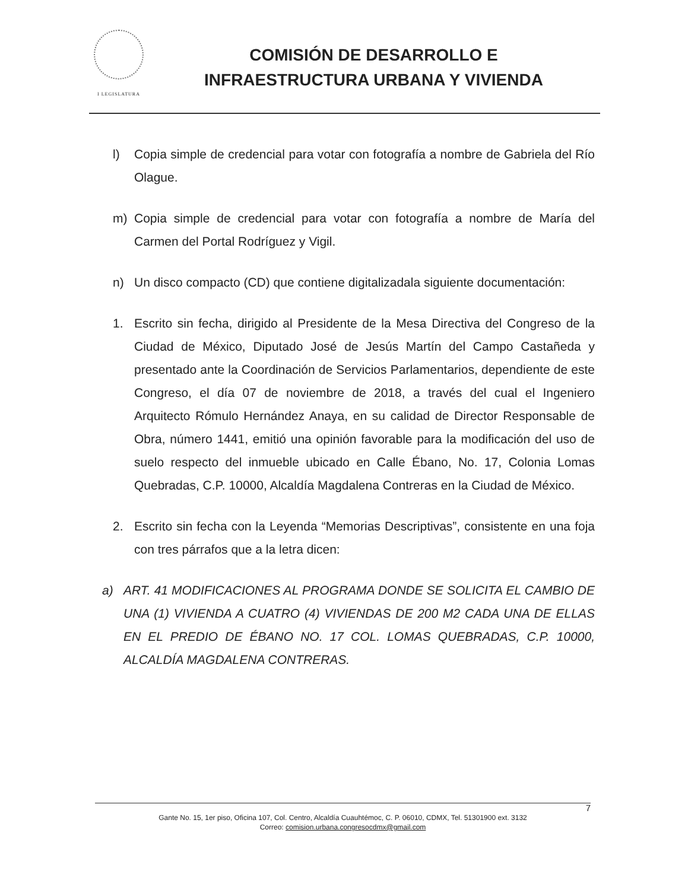I LEGISLATURA
COMISIÓN DE DESARROLLO E
INFRAESTRUCTURA URBANA Y VIVIENDA
l) Copia simple de credencial para votar con fotografía a nombre de Gabriela del Río Olague.
m) Copia simple de credencial para votar con fotografía a nombre de María del Carmen del Portal Rodríguez y Vigil.
n) Un disco compacto (CD) que contiene digitalizadala siguiente documentación:
1. Escrito sin fecha, dirigido al Presidente de la Mesa Directiva del Congreso de la Ciudad de México, Diputado José de Jesús Martín del Campo Castañeda y presentado ante la Coordinación de Servicios Parlamentarios, dependiente de este Congreso, el día 07 de noviembre de 2018, a través del cual el Ingeniero Arquitecto Rómulo Hernández Anaya, en su calidad de Director Responsable de Obra, número 1441, emitió una opinión favorable para la modificación del uso de suelo respecto del inmueble ubicado en Calle Ébano, No. 17, Colonia Lomas Quebradas, C.P. 10000, Alcaldía Magdalena Contreras en la Ciudad de México.
2. Escrito sin fecha con la Leyenda “Memorias Descriptivas”, consistente en una foja con tres párrafos que a la letra dicen:
a) ART. 41 MODIFICACIONES AL PROGRAMA DONDE SE SOLICITA EL CAMBIO DE UNA (1) VIVIENDA A CUATRO (4) VIVIENDAS DE 200 M2 CADA UNA DE ELLAS EN EL PREDIO DE ÉBANO NO. 17 COL. LOMAS QUEBRADAS, C.P. 10000, ALCALDÍA MAGDALENA CONTRERAS.
7
Gante No. 15, 1er piso, Oficina 107, Col. Centro, Alcaldía Cuauhtémoc, C. P. 06010, CDMX, Tel. 51301900 ext. 3132
Correo: comision.urbana.congresocdmx@gmail.com